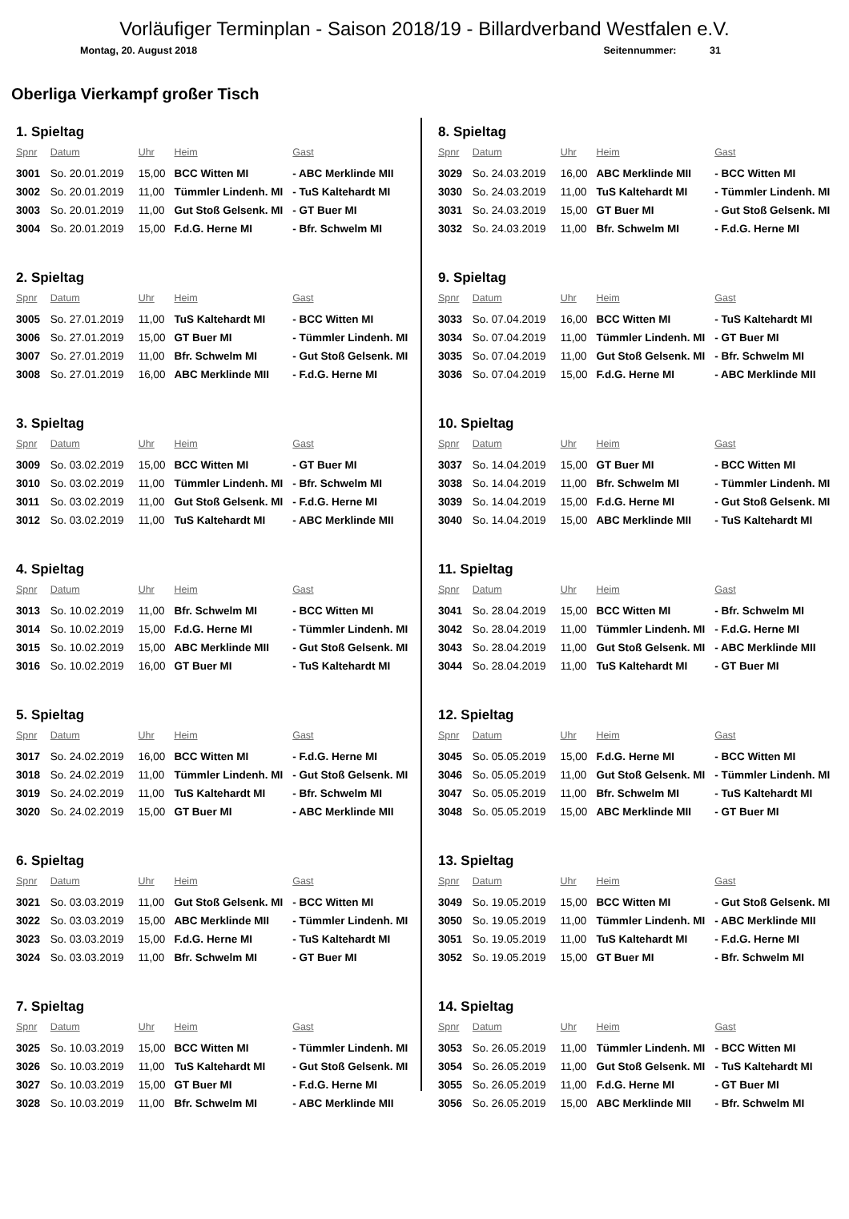Vorläufiger Terminplan - Saison 2018/19 - Billardverband Westfalen e.V.
Montag, 20. August 2018 Seitennummer: 31
Oberliga Vierkampf großer Tisch
1. Spieltag
| Spnr | Datum | Uhr | Heim | Gast |
| --- | --- | --- | --- | --- |
| 3001 | So. 20.01.2019 | 15,00 | BCC Witten MI | - ABC Merklinde MII |
| 3002 | So. 20.01.2019 | 11,00 | Tümmler Lindenh. MI | - TuS Kaltehardt MI |
| 3003 | So. 20.01.2019 | 11,00 | Gut Stoß Gelsenk. MI | - GT Buer MI |
| 3004 | So. 20.01.2019 | 15,00 | F.d.G. Herne MI | - Bfr. Schwelm MI |
2. Spieltag
| Spnr | Datum | Uhr | Heim | Gast |
| --- | --- | --- | --- | --- |
| 3005 | So. 27.01.2019 | 11,00 | TuS Kaltehardt MI | - BCC Witten MI |
| 3006 | So. 27.01.2019 | 15,00 | GT Buer MI | - Tümmler Lindenh. MI |
| 3007 | So. 27.01.2019 | 11,00 | Bfr. Schwelm MI | - Gut Stoß Gelsenk. MI |
| 3008 | So. 27.01.2019 | 16,00 | ABC Merklinde MII | - F.d.G. Herne MI |
3. Spieltag
| Spnr | Datum | Uhr | Heim | Gast |
| --- | --- | --- | --- | --- |
| 3009 | So. 03.02.2019 | 15,00 | BCC Witten MI | - GT Buer MI |
| 3010 | So. 03.02.2019 | 11,00 | Tümmler Lindenh. MI | - Bfr. Schwelm MI |
| 3011 | So. 03.02.2019 | 11,00 | Gut Stoß Gelsenk. MI | - F.d.G. Herne MI |
| 3012 | So. 03.02.2019 | 11,00 | TuS Kaltehardt MI | - ABC Merklinde MII |
4. Spieltag
| Spnr | Datum | Uhr | Heim | Gast |
| --- | --- | --- | --- | --- |
| 3013 | So. 10.02.2019 | 11,00 | Bfr. Schwelm MI | - BCC Witten MI |
| 3014 | So. 10.02.2019 | 15,00 | F.d.G. Herne MI | - Tümmler Lindenh. MI |
| 3015 | So. 10.02.2019 | 15,00 | ABC Merklinde MII | - Gut Stoß Gelsenk. MI |
| 3016 | So. 10.02.2019 | 16,00 | GT Buer MI | - TuS Kaltehardt MI |
5. Spieltag
| Spnr | Datum | Uhr | Heim | Gast |
| --- | --- | --- | --- | --- |
| 3017 | So. 24.02.2019 | 16,00 | BCC Witten MI | - F.d.G. Herne MI |
| 3018 | So. 24.02.2019 | 11,00 | Tümmler Lindenh. MI | - Gut Stoß Gelsenk. MI |
| 3019 | So. 24.02.2019 | 11,00 | TuS Kaltehardt MI | - Bfr. Schwelm MI |
| 3020 | So. 24.02.2019 | 15,00 | GT Buer MI | - ABC Merklinde MII |
6. Spieltag
| Spnr | Datum | Uhr | Heim | Gast |
| --- | --- | --- | --- | --- |
| 3021 | So. 03.03.2019 | 11,00 | Gut Stoß Gelsenk. MI | - BCC Witten MI |
| 3022 | So. 03.03.2019 | 15,00 | ABC Merklinde MII | - Tümmler Lindenh. MI |
| 3023 | So. 03.03.2019 | 15,00 | F.d.G. Herne MI | - TuS Kaltehardt MI |
| 3024 | So. 03.03.2019 | 11,00 | Bfr. Schwelm MI | - GT Buer MI |
7. Spieltag
| Spnr | Datum | Uhr | Heim | Gast |
| --- | --- | --- | --- | --- |
| 3025 | So. 10.03.2019 | 15,00 | BCC Witten MI | - Tümmler Lindenh. MI |
| 3026 | So. 10.03.2019 | 11,00 | TuS Kaltehardt MI | - Gut Stoß Gelsenk. MI |
| 3027 | So. 10.03.2019 | 15,00 | GT Buer MI | - F.d.G. Herne MI |
| 3028 | So. 10.03.2019 | 11,00 | Bfr. Schwelm MI | - ABC Merklinde MII |
8. Spieltag
| Spnr | Datum | Uhr | Heim | Gast |
| --- | --- | --- | --- | --- |
| 3029 | So. 24.03.2019 | 16,00 | ABC Merklinde MII | - BCC Witten MI |
| 3030 | So. 24.03.2019 | 11,00 | TuS Kaltehardt MI | - Tümmler Lindenh. MI |
| 3031 | So. 24.03.2019 | 15,00 | GT Buer MI | - Gut Stoß Gelsenk. MI |
| 3032 | So. 24.03.2019 | 11,00 | Bfr. Schwelm MI | - F.d.G. Herne MI |
9. Spieltag
| Spnr | Datum | Uhr | Heim | Gast |
| --- | --- | --- | --- | --- |
| 3033 | So. 07.04.2019 | 16,00 | BCC Witten MI | - TuS Kaltehardt MI |
| 3034 | So. 07.04.2019 | 11,00 | Tümmler Lindenh. MI | - GT Buer MI |
| 3035 | So. 07.04.2019 | 11,00 | Gut Stoß Gelsenk. MI | - Bfr. Schwelm MI |
| 3036 | So. 07.04.2019 | 15,00 | F.d.G. Herne MI | - ABC Merklinde MII |
10. Spieltag
| Spnr | Datum | Uhr | Heim | Gast |
| --- | --- | --- | --- | --- |
| 3037 | So. 14.04.2019 | 15,00 | GT Buer MI | - BCC Witten MI |
| 3038 | So. 14.04.2019 | 11,00 | Bfr. Schwelm MI | - Tümmler Lindenh. MI |
| 3039 | So. 14.04.2019 | 15,00 | F.d.G. Herne MI | - Gut Stoß Gelsenk. MI |
| 3040 | So. 14.04.2019 | 15,00 | ABC Merklinde MII | - TuS Kaltehardt MI |
11. Spieltag
| Spnr | Datum | Uhr | Heim | Gast |
| --- | --- | --- | --- | --- |
| 3041 | So. 28.04.2019 | 15,00 | BCC Witten MI | - Bfr. Schwelm MI |
| 3042 | So. 28.04.2019 | 11,00 | Tümmler Lindenh. MI | - F.d.G. Herne MI |
| 3043 | So. 28.04.2019 | 11,00 | Gut Stoß Gelsenk. MI | - ABC Merklinde MII |
| 3044 | So. 28.04.2019 | 11,00 | TuS Kaltehardt MI | - GT Buer MI |
12. Spieltag
| Spnr | Datum | Uhr | Heim | Gast |
| --- | --- | --- | --- | --- |
| 3045 | So. 05.05.2019 | 15,00 | F.d.G. Herne MI | - BCC Witten MI |
| 3046 | So. 05.05.2019 | 11,00 | Gut Stoß Gelsenk. MI | - Tümmler Lindenh. MI |
| 3047 | So. 05.05.2019 | 11,00 | Bfr. Schwelm MI | - TuS Kaltehardt MI |
| 3048 | So. 05.05.2019 | 15,00 | ABC Merklinde MII | - GT Buer MI |
13. Spieltag
| Spnr | Datum | Uhr | Heim | Gast |
| --- | --- | --- | --- | --- |
| 3049 | So. 19.05.2019 | 15,00 | BCC Witten MI | - Gut Stoß Gelsenk. MI |
| 3050 | So. 19.05.2019 | 11,00 | Tümmler Lindenh. MI | - ABC Merklinde MII |
| 3051 | So. 19.05.2019 | 11,00 | TuS Kaltehardt MI | - F.d.G. Herne MI |
| 3052 | So. 19.05.2019 | 15,00 | GT Buer MI | - Bfr. Schwelm MI |
14. Spieltag
| Spnr | Datum | Uhr | Heim | Gast |
| --- | --- | --- | --- | --- |
| 3053 | So. 26.05.2019 | 11,00 | Tümmler Lindenh. MI | - BCC Witten MI |
| 3054 | So. 26.05.2019 | 11,00 | Gut Stoß Gelsenk. MI | - TuS Kaltehardt MI |
| 3055 | So. 26.05.2019 | 11,00 | F.d.G. Herne MI | - GT Buer MI |
| 3056 | So. 26.05.2019 | 15,00 | ABC Merklinde MII | - Bfr. Schwelm MI |